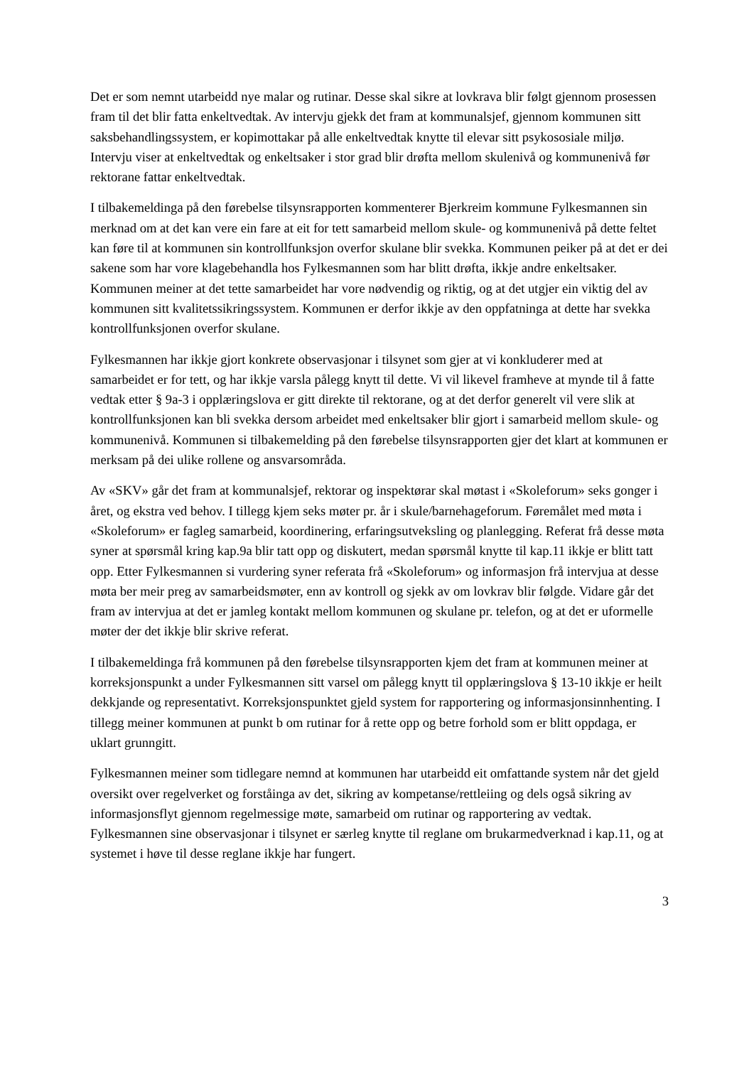Det er som nemnt utarbeidd nye malar og rutinar. Desse skal sikre at lovkrava blir følgt gjennom prosessen fram til det blir fatta enkeltvedtak. Av intervju gjekk det fram at kommunalsjef, gjennom kommunen sitt saksbehandlingssystem, er kopimottakar på alle enkeltvedtak knytte til elevar sitt psykososiale miljø. Intervju viser at enkeltvedtak og enkeltsaker i stor grad blir drøfta mellom skulenivå og kommunenivå før rektorane fattar enkeltvedtak.
I tilbakemeldinga på den førebelse tilsynsrapporten kommenterer Bjerkreim kommune Fylkesmannen sin merknad om at det kan vere ein fare at eit for tett samarbeid mellom skule- og kommunenivå på dette feltet kan føre til at kommunen sin kontrollfunksjon overfor skulane blir svekka. Kommunen peiker på at det er dei sakene som har vore klagebehandla hos Fylkesmannen som har blitt drøfta, ikkje andre enkeltsaker. Kommunen meiner at det tette samarbeidet har vore nødvendig og riktig, og at det utgjer ein viktig del av kommunen sitt kvalitetssikringssystem. Kommunen er derfor ikkje av den oppfatninga at dette har svekka kontrollfunksjonen overfor skulane.
Fylkesmannen har ikkje gjort konkrete observasjonar i tilsynet som gjer at vi konkluderer med at samarbeidet er for tett, og har ikkje varsla pålegg knytt til dette. Vi vil likevel framheve at mynde til å fatte vedtak etter § 9a-3 i opplæringslova er gitt direkte til rektorane, og at det derfor generelt vil vere slik at kontrollfunksjonen kan bli svekka dersom arbeidet med enkeltsaker blir gjort i samarbeid mellom skule- og kommunenivå. Kommunen si tilbakemelding på den førebelse tilsynsrapporten gjer det klart at kommunen er merksam på dei ulike rollene og ansvarsområda.
Av «SKV» går det fram at kommunalsjef, rektorar og inspektørar skal møtast i «Skoleforum» seks gonger i året, og ekstra ved behov. I tillegg kjem seks møter pr. år i skule/barnehageforum. Føremålet med møta i «Skoleforum» er fagleg samarbeid, koordinering, erfaringsutveksling og planlegging. Referat frå desse møta syner at spørsmål kring kap.9a blir tatt opp og diskutert, medan spørsmål knytte til kap.11 ikkje er blitt tatt opp. Etter Fylkesmannen si vurdering syner referata frå «Skoleforum» og informasjon frå intervjua at desse møta ber meir preg av samarbeidsmøter, enn av kontroll og sjekk av om lovkrav blir følgde. Vidare går det fram av intervjua at det er jamleg kontakt mellom kommunen og skulane pr. telefon, og at det er uformelle møter der det ikkje blir skrive referat.
I tilbakemeldinga frå kommunen på den førebelse tilsynsrapporten kjem det fram at kommunen meiner at korreksjonspunkt a under Fylkesmannen sitt varsel om pålegg knytt til opplæringslova § 13-10 ikkje er heilt dekkjande og representativt. Korreksjonspunktet gjeld system for rapportering og informasjonsinnhenting. I tillegg meiner kommunen at punkt b om rutinar for å rette opp og betre forhold som er blitt oppdaga, er uklart grunngitt.
Fylkesmannen meiner som tidlegare nemnd at kommunen har utarbeidd eit omfattande system når det gjeld oversikt over regelverket og forståinga av det, sikring av kompetanse/rettleiing og dels også sikring av informasjonsflyt gjennom regelmessige møte, samarbeid om rutinar og rapportering av vedtak. Fylkesmannen sine observasjonar i tilsynet er særleg knytte til reglane om brukarmedverknad i kap.11, og at systemet i høve til desse reglane ikkje har fungert.
3